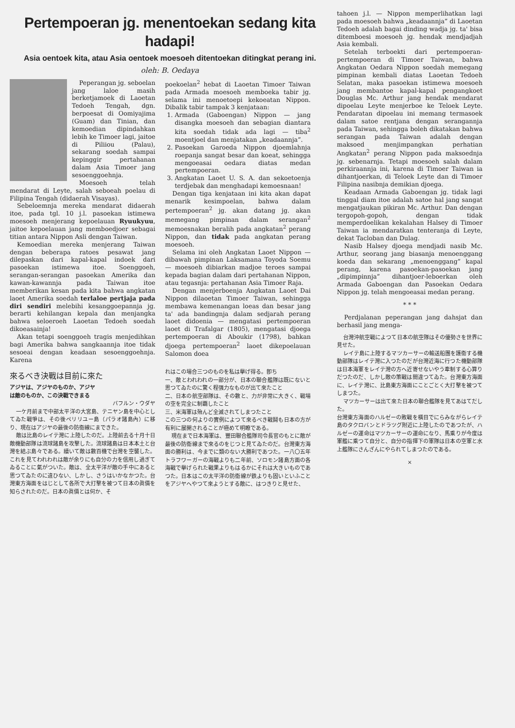Pertempoeran jg. menentoekan sedang kita hadapi!
Asia oentoek kita, atau Asia oentoek moesoeh ditentoekan ditingkat perang ini.
oleh: B. Oedaya
Peperangan jg. seboelan jang laloe masih berketjamoek di Laoetan Tedoeh Tengah, dgn. berpoesat di Oomiyajima (Guam) dan Tinian, dan kemoedian dipindahkan lebih ke Timoer lagi, jaitoe di Piliiou (Palau), sekarang soedah sampai kepinggir pertahanan dalam Asia Timoer jang sesoenggoehnja.
Moesoeh telah mendarat di Leyte, salah seboeah poelau di Filipina Tengah (didaerah Visayas).
Sebeloemnja mereka mendarat didaerah itoe, pada tgl. 10 j.l. pasoekan istimewa moesoeh menjerang kepoelauan Ryuukyuu, jaitoe kepoelauan jang memboedjoer sebagai titian antara Nippon Asli dengan Taiwan.
Kemoedian mereka menjerang Taiwan dengan beberapa ratoes pesawat jang dilepaskan dari kapal-kapal indoek dari pasoekan istimewa itoe. Soenggoeh, serangan-serangan pasoekan Amerika dan kawan-kawannja pada Taiwan itoe memberikan kesan pada kita bahwa angkatan laoet Amerika soedah terlaloe pertjaja pada diri sendiri melebihi kesanggoepannja jg. berarti kehilangan kepala dan menjangka bahwa seloeroeh Laoetan Tedoeh soedah dikoeasainja!
Akan tetapi soenggoeh tragis menjedihkan bagi Amerika bahwa sangkaannja itoe tidak sesoeai dengan keadaan sesoenggoehnja. Karena
poekoelan<sup>2</sup> hebat di Laoetan Timoer Taiwan pada Armada moesoeh memboeka tabir jg. selama ini menoetoepi kekoeatan Nippon. Dibalik tabir tampak 3 kenjataan:
1. Armada (Gaboengan) Nippon — jang disangka moesoeh dan sebagian diantara kita soedah tidak ada lagi — tiba<sup>2</sup> moentjoel dan menjatakan „keadaannja”.
2. Pasoekan Garoeda Nippon djoemlahnja roepanja sangat besar dan koeat, sehingga mengoeasai oedara diatas medan pertempoeran.
3. Angkatan Laoet U. S. A. dan sekoetoenja terdjebak dan menghadapi kemoesnaan!
Dengan tiga kenjataan ini kita akan dapat menarik kesimpoelan, bahwa dalam pertempoeran<sup>2</sup> jg. akan datang jg. akan memegang pimpinan dalam serangan<sup>2</sup> memoesnakan beralih pada angkatan<sup>2</sup> perang Nippon, dan tidak pada angkatan perang moesoeh.
Selama ini oleh Angkatan Laoet Nippon — dibawah pimpinan Laksamana Toyoda Soemu — moesoeh dibiarkan madjoe teroes sampai kepada bagian dalam dari pertahanan Nippon, atau tegasnja: pertahanan Asia Timoer Raja.
Dengan menjerboenja Angkatan Laoet Dai Nippon dilaoetan Timoer Taiwan, sehingga membawa kemenangan loeas dan besar jang ta' ada bandingnja dalam sedjarah perang laoet didoenia — mengatasi pertempoeran laoet di Trafalgar (1805), mengatasi djoega pertempoeran di Aboukir (1798), bahkan djoega pertempoeran<sup>2</sup> laoet dikepoelauan Salomon doea
來るべき決戰は目前に來た
アジヤは、アジヤのものか、アジヤ
は敵のものか、この決戰できまる
バフルン・ウダヤ
一ケ月前まで中部太平洋の大宮島、テニヤン島を中心としてゐた戰爭は、その後ペリリユー島（パラオ諸島內）に移り、現在はアジヤの最後の防衞線にまできた。
敵は比島のレイテ灣に上陸したのだ。上陸前去る十月十日敵機動部隊は流球諸島を攻擊した。流球諸島は日本本土と台灣を結ぶ島々である。續いて敵は數百機で台灣を空襲した。これを見てわれわれは敵が余りにも自分の力を信用し過ぎてゐることに氣がついた。敵は、全太平洋が敵の手中にあると思つてゐたのに違ひない、しかし、さうはいかなかつた。台灣東方海面をはじとして各所で大打擊を被つて日本の眞價を知らされたのだ。日本の眞價とは何か、そ
れはこの場合三つのものを私は擧げ得る。卽ち
一、敵とわれわれの一部分が、日本の聯合艦隊は既にないと思つてゐたのに驚く程强力なものが出て來たこと
二、日本の航空部隊は、その數と、力が非常に大きく、戰場の空を完全に制覇したこと
三、米海軍は殆んど全滅されてしまつたこと
この三つの何よりの實例によつて來るべき戰鬪も日本の方が有利に展開されることが極めて明瞭である。
現在まで日本海軍は、豐田聯合艦隊司令長官のもとに敵が最後の防衞線まで來るのをじつと見てゐたのだ。台灣東方海面の勝利は、今までに類のない大勝利であつた。一八〇五年トラフワーガーの海戰よりも二年前、ソロモン諸島方面の各海戰で擧げられた戰果よりもはるかにそれは大きいものであつた。日本はこの太平洋の防衞線が鉄よりも固いといふことをアジヤへやつて來ようとする敵に、はつきりと見せた、
tahoen j.l. — Nippon memperlihatkan lagi pada moesoeh bahwa „keadaannja” di Laoetan Tedoeh adalah bagai dinding wadja jg. ta' bisa ditemboesi moesoeh jg. hendak mendjadjah Asia kembali.
Setelah terboekti dari pertempoeran-pertempoeran di Timoer Taiwan, bahwa Angkatan Oedara Nippon soedah memegang pimpinan kembali diatas Laoetan Tedoeh Selatan, maka pasoekan istimewa moesoeh jang membantoe kapal-kapal pengangkoet Douglas Mc. Arthur jang hendak mendarat dipoelau Leyte menjerboe ke Teloek Leyte. Pendaratan dipoelau ini memang termasoek dalam satoe rentjana dengan serangannja pada Taiwan, sehingga boleh dikatakan bahwa serangan pada Taiwan adalah dengan maksoed menjimpangkan perhatian Angkatan<sup>2</sup> perang Nippon pada maksoednja jg. sebenarnja. Tetapi moesoeh salah dalam perkiraannja ini, karena di Timoer Taiwan ia dihantjoerkan, di Teloek Leyte dan di Timoer Filipina nasibnja demikian djoega.
Keadaan Armada Gaboengan jg. tidak lagi tinggal diam itoe adalah satoe hal jang sangat mengatjaukan pikiran Mc. Arthur. Dan dengan tergopoh-gopoh, dengan tidak memperdoelikan kekalahan Halsey di Timoer Taiwan ia mendaratkan tenteranja di Leyte, dekat Tacloban dan Dulag.
Nasib Halsey djoega mendjadi nasib Mc. Arthur, seorang jang biasanja menoenggang koeda dan sekarang „menoenggang” kapal perang, karena pasoekan-pasoekan jang „dipimpinnja” dihantjoer-leboerkan oleh Armada Gaboengan dan Pasoekan Oedara Nippon jg. telah mengoeasai medan perang.
* * *
Perdjalanan peperangan jang dahsjat dan berhasil jang menga-
台灣沖航空戰によつて日本の航空隊はその優勢さを世界に見せた。
レイテ島に上陸するマツカーサーの輸送船團を護衞する機動部隊はレイテ灣に入つたのだが台灣近海に行つた機動部隊は日本海軍をレイテ灣の方へ近寄せないやう牽制する心算りだつたのだ、しかし敵の策戰は間違つてゐた。台灣東方海面に、レイテ灣に、比島東方海面にことごとく大打擊を被つてしまつた。
マツカーサーは出て來た日本の聯合艦隊を見てあはてだした。
台灣東方海面のハルゼーの敗戰を橫目でにらみながらレイテ島のタクロバンとドラツグ附近に上陸したのであつたが、ハルゼーの運命はマツカーサーの運命になり、馬乘りが今度は軍艦に乘つて自分と、自分の指揮下の軍隊は日本の空軍と水上艦隊にさんざんにやられてしまつたのである。
×